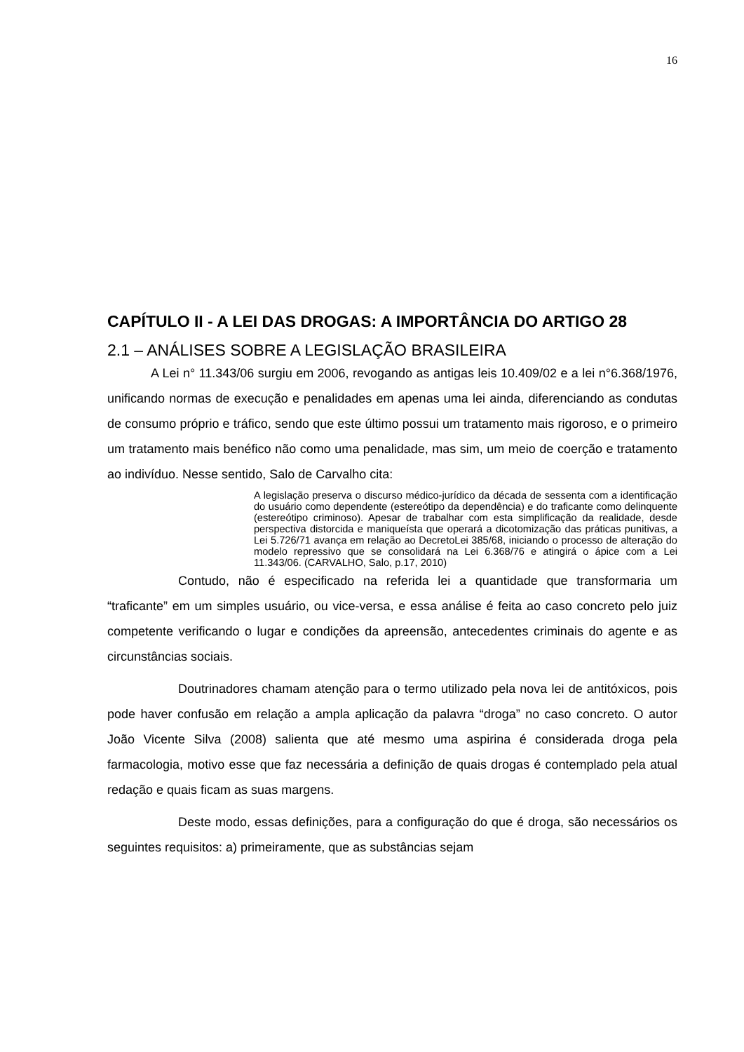16
CAPÍTULO II - A LEI DAS DROGAS: A IMPORTÂNCIA DO ARTIGO 28
2.1 – ANÁLISES SOBRE A LEGISLAÇÃO BRASILEIRA
A Lei n° 11.343/06 surgiu em 2006, revogando as antigas leis 10.409/02 e a lei n°6.368/1976, unificando normas de execução e penalidades em apenas uma lei ainda, diferenciando as condutas de consumo próprio e tráfico, sendo que este último possui um tratamento mais rigoroso, e o primeiro um tratamento mais benéfico não como uma penalidade, mas sim, um meio de coerção e tratamento ao indivíduo. Nesse sentido, Salo de Carvalho cita:
A legislação preserva o discurso médico-jurídico da década de sessenta com a identificação do usuário como dependente (estereótipo da dependência) e do traficante como delinquente (estereótipo criminoso). Apesar de trabalhar com esta simplificação da realidade, desde perspectiva distorcida e maniqueísta que operará a dicotomização das práticas punitivas, a Lei 5.726/71 avança em relação ao DecretoLei 385/68, iniciando o processo de alteração do modelo repressivo que se consolidará na Lei 6.368/76 e atingirá o ápice com a Lei 11.343/06. (CARVALHO, Salo, p.17, 2010)
Contudo, não é especificado na referida lei a quantidade que transformaria um “traficante” em um simples usuário, ou vice-versa, e essa análise é feita ao caso concreto pelo juiz competente verificando o lugar e condições da apreensão, antecedentes criminais do agente e as circunstâncias sociais.
Doutrinadores chamam atenção para o termo utilizado pela nova lei de antitóxicos, pois pode haver confusão em relação a ampla aplicação da palavra “droga” no caso concreto. O autor João Vicente Silva (2008) salienta que até mesmo uma aspirina é considerada droga pela farmacologia, motivo esse que faz necessária a definição de quais drogas é contemplado pela atual redação e quais ficam as suas margens.
Deste modo, essas definições, para a configuração do que é droga, são necessários os seguintes requisitos: a) primeiramente, que as substâncias sejam